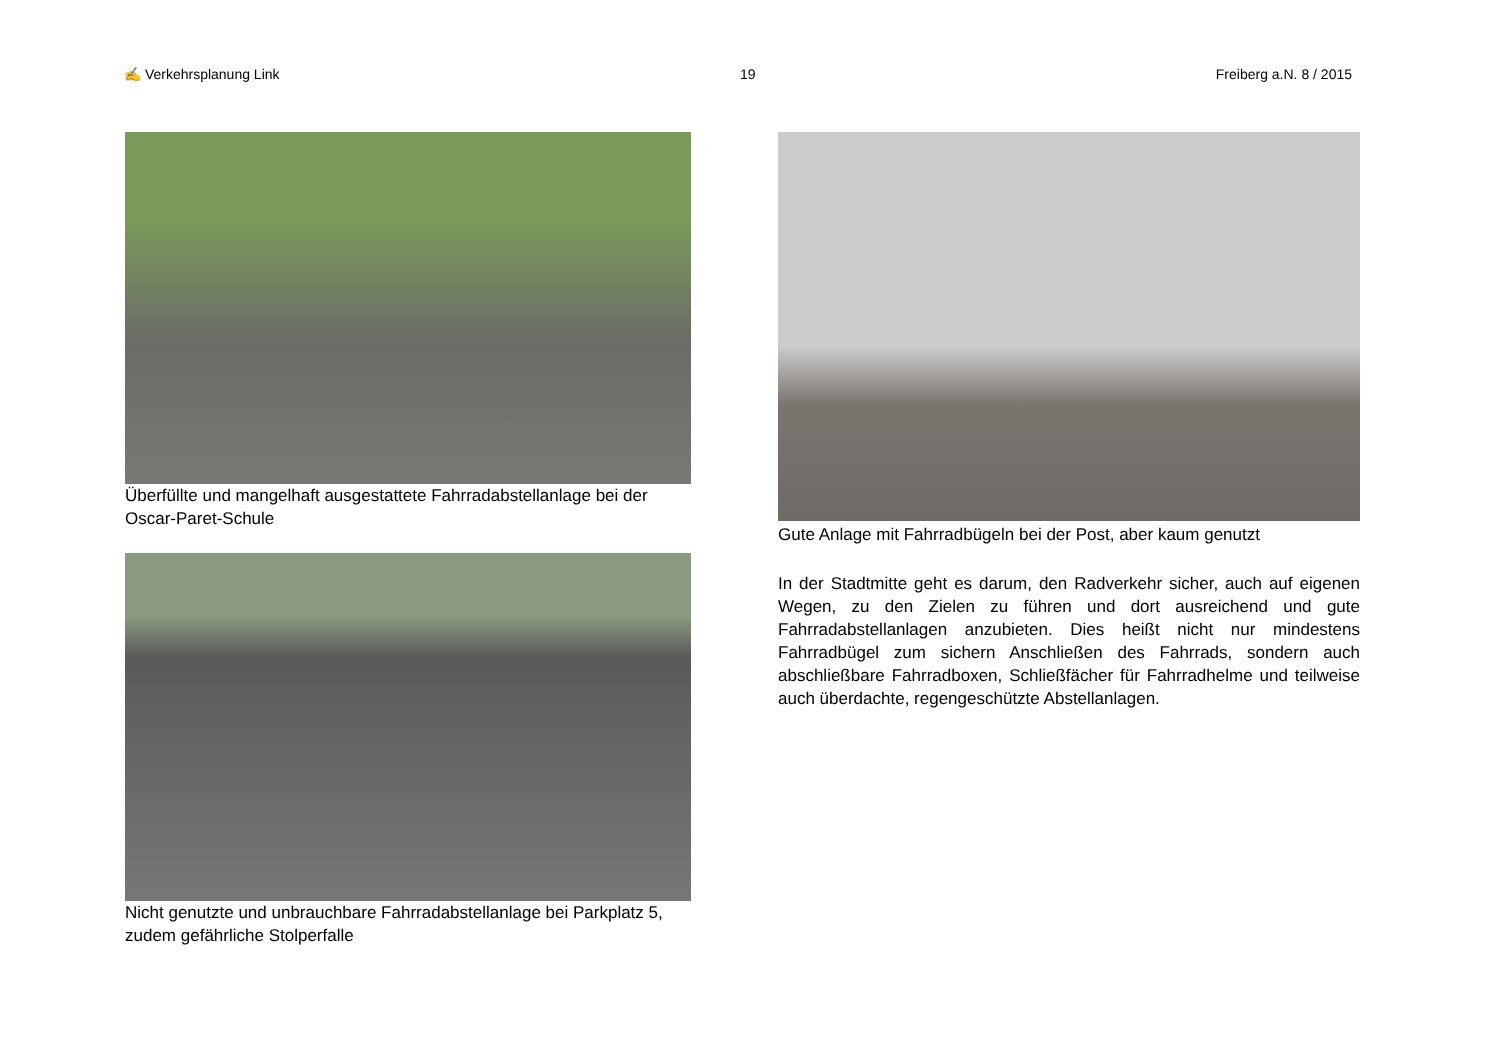✍ Verkehrsplanung Link 19 Freiberg a.N. 8 / 2015
Überfüllte und mangelhaft ausgestattete Fahrradabstellanlage bei der Oscar-Paret-Schule
Nicht genutzte und unbrauchbare Fahrradabstellanlage bei Parkplatz 5, zudem gefährliche Stolperfalle
Gute Anlage mit Fahrradbügeln bei der Post, aber kaum genutzt
In der Stadtmitte geht es darum, den Radverkehr sicher, auch auf eigenen Wegen, zu den Zielen zu führen und dort ausreichend und gute Fahrradabstellanlagen anzubieten. Dies heißt nicht nur mindestens Fahrradbügel zum sichern Anschließen des Fahrrads, sondern auch abschließbare Fahrradboxen, Schließfächer für Fahrradhelme und teilweise auch überdachte, regengeschützte Abstellanlagen.